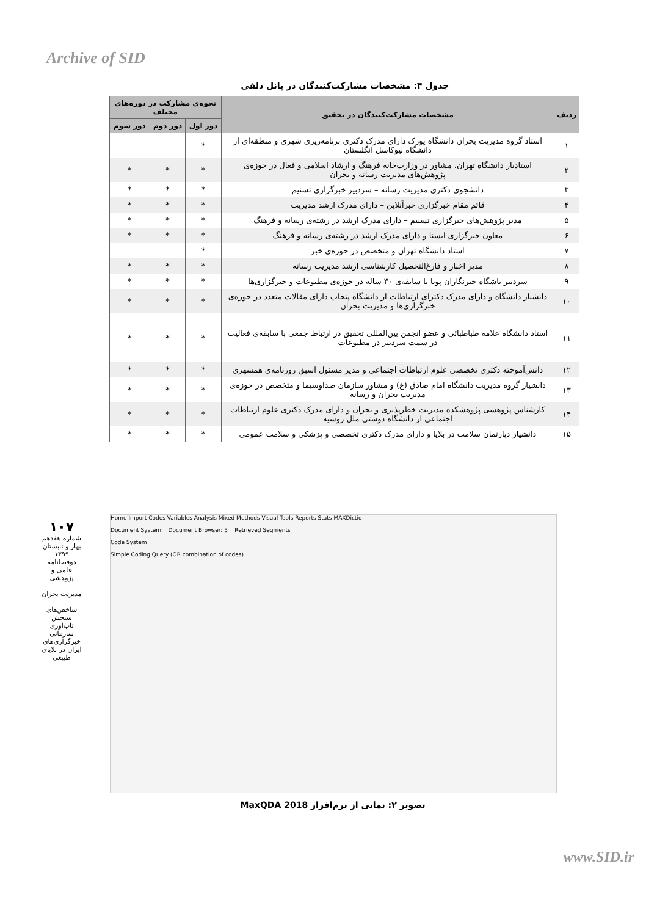Archive of SID
جدول ۴: مشخصات مشارکت‌کنندگان در پانل دلفی
| ردیف | مشخصات مشارکت‌کنندگان در تحقیق | نحوه‌ی مشارکت در دوره‌های مختلف | | |
| --- | --- | --- | --- | --- |
| | | دور اول | دور دوم | دور سوم |
| ۱ | استاد گروه مدیریت بحران دانشگاه یورک دارای مدرک دکتری برنامه‌ریزی شهری و منطقه‌ای از دانشگاه نیوکاسل انگلستان | * | | |
| ۲ | استادیار دانشگاه تهران، مشاور در وزارت‌خانه فرهنگ و ارشاد اسلامی و فعال در حوزه‌ی پژوهش‌های مدیریت رسانه و بحران | * | * | * |
| ۳ | دانشجوی دکتری مدیریت رسانه – سردبیر خبرگزاری تسنیم | * | * | * |
| ۴ | قائم مقام خبرگزاری خبرآنلاین – دارای مدرک ارشد مدیریت | * | * | * |
| ۵ | مدیر پژوهش‌های خبرگزاری تسنیم – دارای مدرک ارشد در رشته‌ی رسانه و فرهنگ | * | * | * |
| ۶ | معاون خبرگزاری ایسنا و دارای مدرک ارشد در رشته‌ی رسانه و فرهنگ | * | * | * |
| ۷ | استاد دانشگاه تهران و متخصص در حوزه‌ی خبر | * | | |
| ۸ | مدیر اخبار و فارغ‌التحصیل کارشناسی ارشد مدیریت رسانه | * | * | * |
| ۹ | سردبیر باشگاه خبرنگاران پویا با سابقه‌ی ۳۰ ساله در حوزه‌ی مطبوعات و خبرگزاری‌ها | * | * | * |
| ۱۰ | دانشیار دانشگاه و دارای مدرک دکترای ارتباطات از دانشگاه پنجاب دارای مقالات متعدد در حوزه‌ی خبرگزاری‌ها و مدیریت بحران | * | * | * |
| ۱۱ | استاد دانشگاه علامه طباطبائی و عضو انجمن بین‌المللی تحقیق در ارتباط جمعی با سابقه‌ی فعالیت در سمت سردبیر در مطبوعات | * | * | * |
| ۱۲ | دانش‌آموخته دکتری تخصصی علوم ارتباطات اجتماعی و مدیر مسئول اسبق روزنامه‌ی همشهری | * | * | * |
| ۱۳ | دانشیار گروه مدیریت دانشگاه امام صادق (ع) و مشاور سازمان صداوسیما و متخصص در حوزه‌ی مدیریت بحران و رسانه | * | * | * |
| ۱۴ | کارشناس پژوهشی پژوهشکده مدیریت خطرپذیری و بحران و دارای مدرک دکتری علوم ارتباطات اجتماعی از دانشگاه دوستی ملل روسیه | * | * | * |
| ۱۵ | دانشیار دپارتمان سلامت در بلایا و دارای مدرک دکتری تخصصی و پزشکی و سلامت عمومی | * | * | * |
Home Import Codes Variables Analysis Mixed Methods Visual Tools Reports Stats MAXDictio
Document System Document Browser: 5 Retrieved Segments
Code System
Simple Coding Query (OR combination of codes)
تصویر ۲: نمایی از نرم‌افزار MaxQDA 2018
۱۰۷
شماره هفدهم
بهار و تابستان ۱۳۹۹
دوفصلنامه علمی و پژوهشی
مدیریت بحران
شاخص‌های سنجش تاب‌آوری سازمانی خبرگزاری‌های ایران در بلایای طبیعی
www.SID.ir